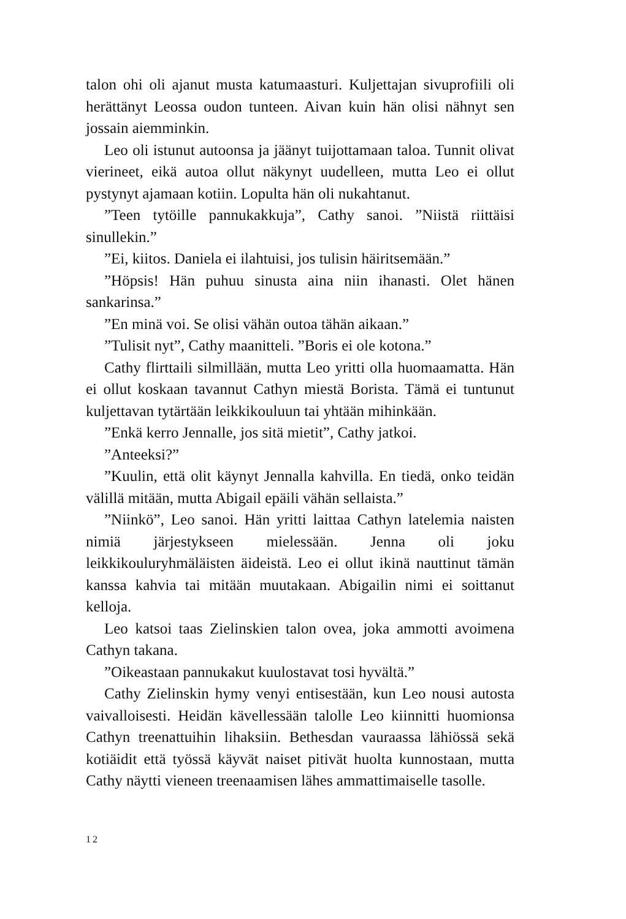talon ohi oli ajanut musta katumaasturi. Kuljettajan sivuprofiili oli herättänyt Leossa oudon tunteen. Aivan kuin hän olisi nähnyt sen jossain aiemminkin.
Leo oli istunut autoonsa ja jäänyt tuijottamaan taloa. Tunnit olivat vierineet, eikä autoa ollut näkynyt uudelleen, mutta Leo ei ollut pystynyt ajamaan kotiin. Lopulta hän oli nukahtanut.
”Teen tytöille pannukakkuja”, Cathy sanoi. ”Niistä riittäisi sinullekin.”
”Ei, kiitos. Daniela ei ilahtuisi, jos tulisin häiritsemään.”
”Höpsis! Hän puhuu sinusta aina niin ihanasti. Olet hänen sankarinsa.”
”En minä voi. Se olisi vähän outoa tähän aikaan.”
”Tulisit nyt”, Cathy maanitteli. ”Boris ei ole kotona.”
Cathy flirttaili silmillään, mutta Leo yritti olla huomaamatta. Hän ei ollut koskaan tavannut Cathyn miestä Borista. Tämä ei tuntunut kuljettavan tytärtään leikkikouluun tai yhtään mihinkään.
”Enkä kerro Jennalle, jos sitä mietit”, Cathy jatkoi.
”Anteeksi?”
”Kuulin, että olit käynyt Jennalla kahvilla. En tiedä, onko teidän välillä mitään, mutta Abigail epäili vähän sellaista.”
”Niinkö”, Leo sanoi. Hän yritti laittaa Cathyn latelemia naisten nimiä järjestykseen mielessään. Jenna oli joku leikkikouluryhmäläisten äideistä. Leo ei ollut ikinä nauttinut tämän kanssa kahvia tai mitään muutakaan. Abigailin nimi ei soittanut kelloja.
Leo katsoi taas Zielinskien talon ovea, joka ammotti avoimena Cathyn takana.
”Oikeastaan pannukakut kuulostavat tosi hyvältä.”
Cathy Zielinskin hymy venyi entisestään, kun Leo nousi autosta vaivalloisesti. Heidän kävellessään talolle Leo kiinnitti huomionsa Cathyn treenattuihin lihaksiin. Bethesdan vauraassa lähiössä sekä kotiäidit että työssä käyvät naiset pitivät huolta kunnostaan, mutta Cathy näytti vieneen treenaamisen lähes ammattimaiselle tasolle.
12